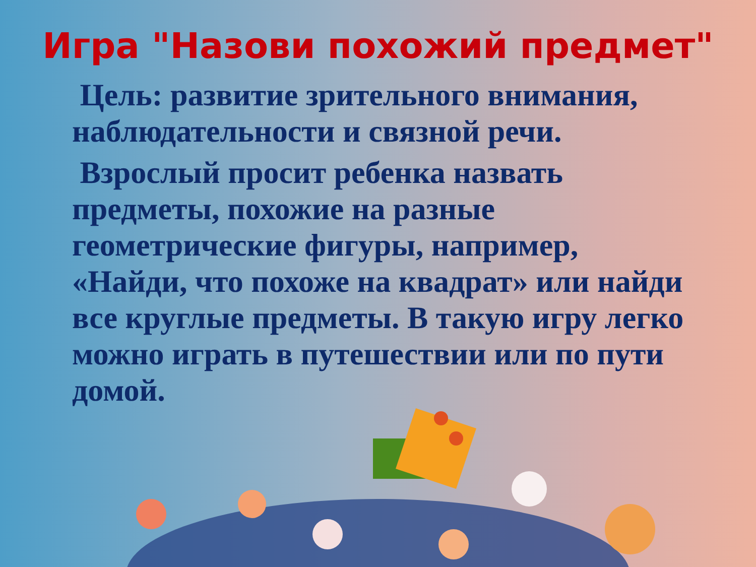Игра "Назови похожий предмет"
Цель: развитие зрительного внимания, наблюдательности и связной речи.
Взрослый просит ребенка назвать предметы, похожие на разные геометрические фигуры, например, «Найди, что похоже на квадрат» или найди все круглые предметы. В такую игру легко можно играть в путешествии или по пути домой.